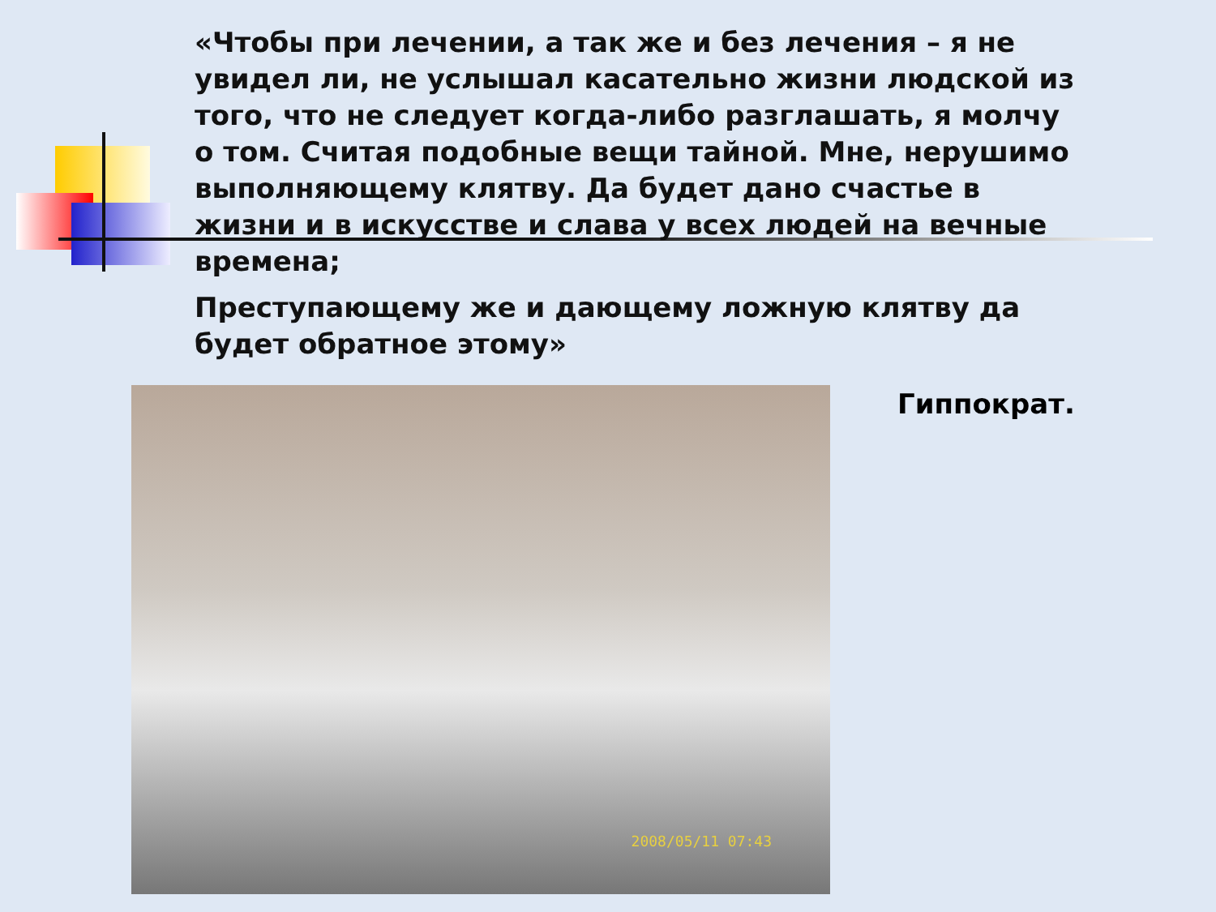«Чтобы при лечении, а так же и без лечения – я не увидел ли, не услышал касательно жизни людской из того, что не следует когда-либо разглашать, я молчу о том. Считая подобные вещи тайной. Мне, нерушимо выполняющему клятву. Да будет дано счастье в жизни и в искусстве и слава у всех людей на вечные времена;
Преступающему же и дающему ложную клятву да будет обратное этому»
2008/05/11 07:43 Гиппократ.